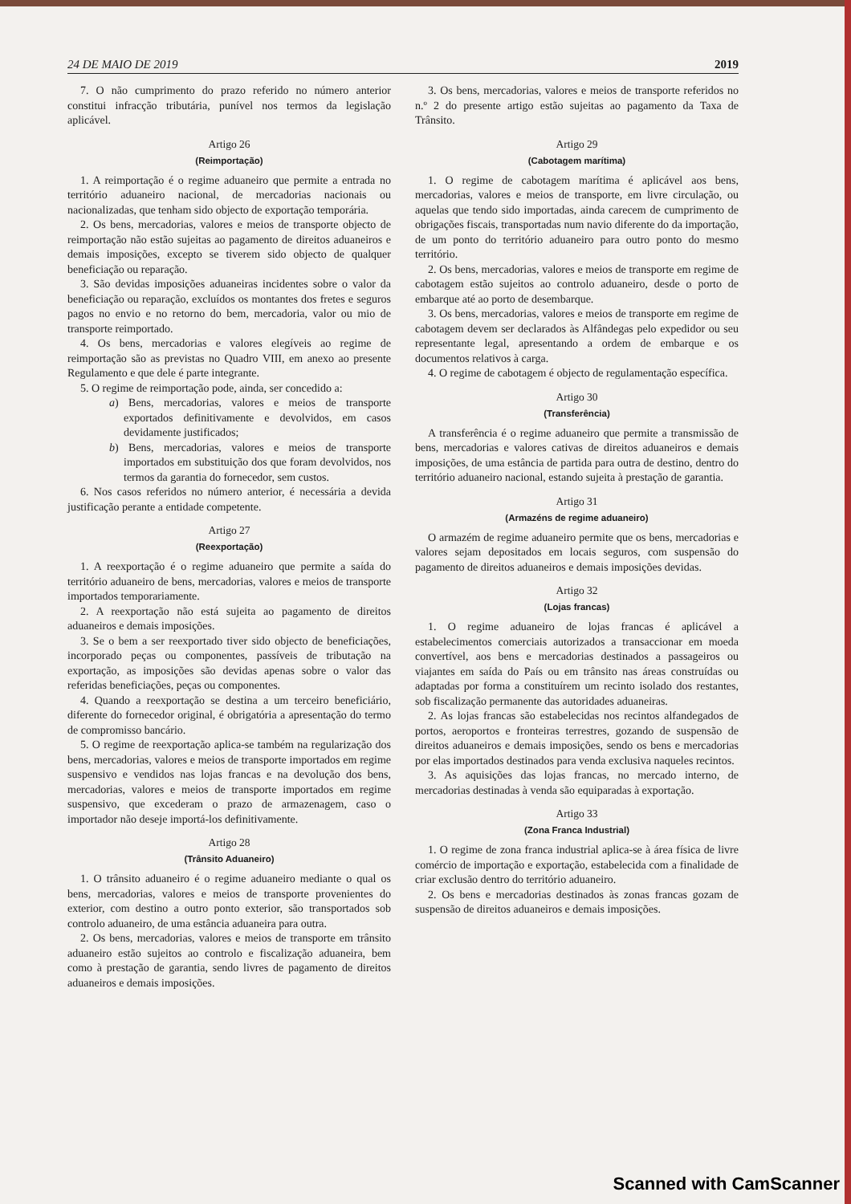24 DE MAIO DE 2019 2019
7. O não cumprimento do prazo referido no número anterior constitui infracção tributária, punível nos termos da legislação aplicável.
Artigo 26
(Reimportação)
1. A reimportação é o regime aduaneiro que permite a entrada no território aduaneiro nacional, de mercadorias nacionais ou nacionalizadas, que tenham sido objecto de exportação temporária.
2. Os bens, mercadorias, valores e meios de transporte objecto de reimportação não estão sujeitas ao pagamento de direitos aduaneiros e demais imposições, excepto se tiverem sido objecto de qualquer beneficiação ou reparação.
3. São devidas imposições aduaneiras incidentes sobre o valor da beneficiação ou reparação, excluídos os montantes dos fretes e seguros pagos no envio e no retorno do bem, mercadoria, valor ou mio de transporte reimportado.
4. Os bens, mercadorias e valores elegíveis ao regime de reimportação são as previstas no Quadro VIII, em anexo ao presente Regulamento e que dele é parte integrante.
5. O regime de reimportação pode, ainda, ser concedido a:
a) Bens, mercadorias, valores e meios de transporte exportados definitivamente e devolvidos, em casos devidamente justificados;
b) Bens, mercadorias, valores e meios de transporte importados em substituição dos que foram devolvidos, nos termos da garantia do fornecedor, sem custos.
6. Nos casos referidos no número anterior, é necessária a devida justificação perante a entidade competente.
Artigo 27
(Reexportação)
1. A reexportação é o regime aduaneiro que permite a saída do território aduaneiro de bens, mercadorias, valores e meios de transporte importados temporariamente.
2. A reexportação não está sujeita ao pagamento de direitos aduaneiros e demais imposições.
3. Se o bem a ser reexportado tiver sido objecto de beneficiações, incorporado peças ou componentes, passíveis de tributação na exportação, as imposições são devidas apenas sobre o valor das referidas beneficiações, peças ou componentes.
4. Quando a reexportação se destina a um terceiro beneficiário, diferente do fornecedor original, é obrigatória a apresentação do termo de compromisso bancário.
5. O regime de reexportação aplica-se também na regularização dos bens, mercadorias, valores e meios de transporte importados em regime suspensivo e vendidos nas lojas francas e na devolução dos bens, mercadorias, valores e meios de transporte importados em regime suspensivo, que excederam o prazo de armazenagem, caso o importador não deseje importá-los definitivamente.
Artigo 28
(Trânsito Aduaneiro)
1. O trânsito aduaneiro é o regime aduaneiro mediante o qual os bens, mercadorias, valores e meios de transporte provenientes do exterior, com destino a outro ponto exterior, são transportados sob controlo aduaneiro, de uma estância aduaneira para outra.
2. Os bens, mercadorias, valores e meios de transporte em trânsito aduaneiro estão sujeitos ao controlo e fiscalização aduaneira, bem como à prestação de garantia, sendo livres de pagamento de direitos aduaneiros e demais imposições.
3. Os bens, mercadorias, valores e meios de transporte referidos no n.º 2 do presente artigo estão sujeitas ao pagamento da Taxa de Trânsito.
Artigo 29
(Cabotagem marítima)
1. O regime de cabotagem marítima é aplicável aos bens, mercadorias, valores e meios de transporte, em livre circulação, ou aquelas que tendo sido importadas, ainda carecem de cumprimento de obrigações fiscais, transportadas num navio diferente do da importação, de um ponto do território aduaneiro para outro ponto do mesmo território.
2. Os bens, mercadorias, valores e meios de transporte em regime de cabotagem estão sujeitos ao controlo aduaneiro, desde o porto de embarque até ao porto de desembarque.
3. Os bens, mercadorias, valores e meios de transporte em regime de cabotagem devem ser declarados às Alfândegas pelo expedidor ou seu representante legal, apresentando a ordem de embarque e os documentos relativos à carga.
4. O regime de cabotagem é objecto de regulamentação específica.
Artigo 30
(Transferência)
A transferência é o regime aduaneiro que permite a transmissão de bens, mercadorias e valores cativas de direitos aduaneiros e demais imposições, de uma estância de partida para outra de destino, dentro do território aduaneiro nacional, estando sujeita à prestação de garantia.
Artigo 31
(Armazéns de regime aduaneiro)
O armazém de regime aduaneiro permite que os bens, mercadorias e valores sejam depositados em locais seguros, com suspensão do pagamento de direitos aduaneiros e demais imposições devidas.
Artigo 32
(Lojas francas)
1. O regime aduaneiro de lojas francas é aplicável a estabelecimentos comerciais autorizados a transaccionar em moeda convertível, aos bens e mercadorias destinados a passageiros ou viajantes em saída do País ou em trânsito nas áreas construídas ou adaptadas por forma a constituírem um recinto isolado dos restantes, sob fiscalização permanente das autoridades aduaneiras.
2. As lojas francas são estabelecidas nos recintos alfandegados de portos, aeroportos e fronteiras terrestres, gozando de suspensão de direitos aduaneiros e demais imposições, sendo os bens e mercadorias por elas importados destinados para venda exclusiva naqueles recintos.
3. As aquisições das lojas francas, no mercado interno, de mercadorias destinadas à venda são equiparadas à exportação.
Artigo 33
(Zona Franca Industrial)
1. O regime de zona franca industrial aplica-se à área física de livre comércio de importação e exportação, estabelecida com a finalidade de criar exclusão dentro do território aduaneiro.
2. Os bens e mercadorias destinados às zonas francas gozam de suspensão de direitos aduaneiros e demais imposições.
Scanned with CamScanner